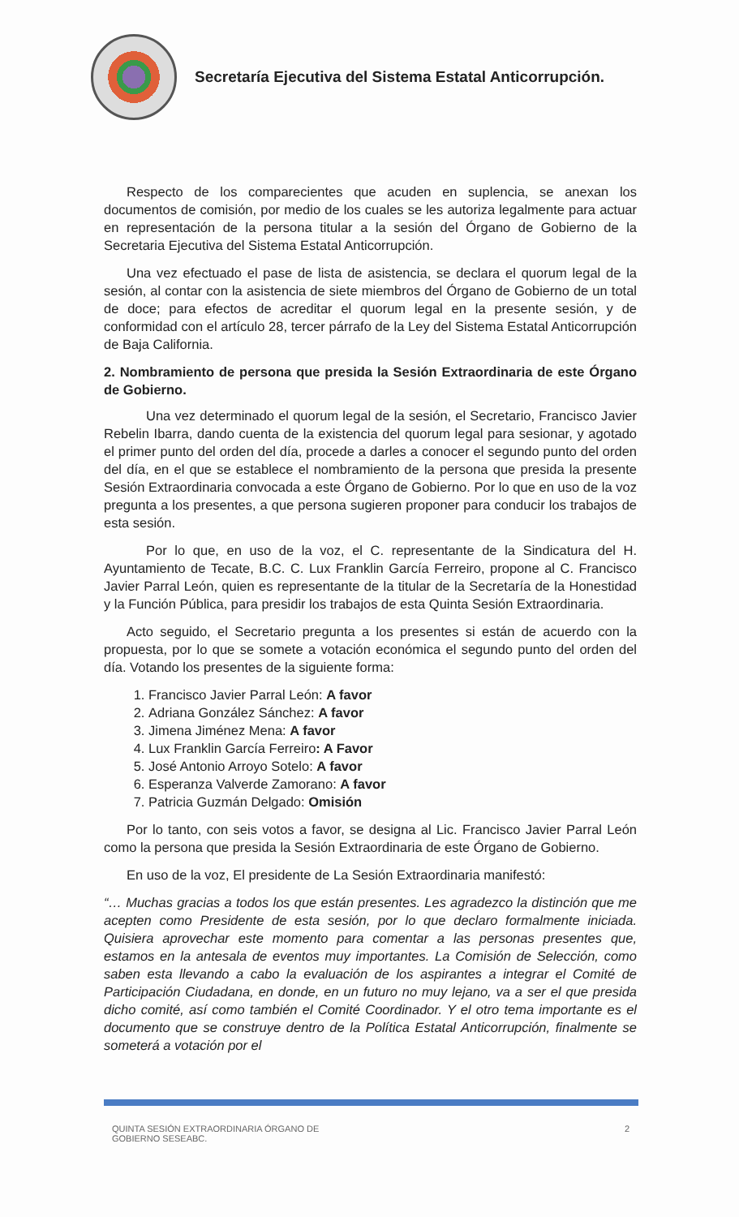Secretaría Ejecutiva del Sistema Estatal Anticorrupción.
Respecto de los comparecientes que acuden en suplencia, se anexan los documentos de comisión, por medio de los cuales se les autoriza legalmente para actuar en representación de la persona titular a la sesión del Órgano de Gobierno de la Secretaria Ejecutiva del Sistema Estatal Anticorrupción.
Una vez efectuado el pase de lista de asistencia, se declara el quorum legal de la sesión, al contar con la asistencia de siete miembros del Órgano de Gobierno de un total de doce; para efectos de acreditar el quorum legal en la presente sesión, y de conformidad con el artículo 28, tercer párrafo de la Ley del Sistema Estatal Anticorrupción de Baja California.
2. Nombramiento de persona que presida la Sesión Extraordinaria de este Órgano de Gobierno.
Una vez determinado el quorum legal de la sesión, el Secretario, Francisco Javier Rebelin Ibarra, dando cuenta de la existencia del quorum legal para sesionar, y agotado el primer punto del orden del día, procede a darles a conocer el segundo punto del orden del día, en el que se establece el nombramiento de la persona que presida la presente Sesión Extraordinaria convocada a este Órgano de Gobierno. Por lo que en uso de la voz pregunta a los presentes, a que persona sugieren proponer para conducir los trabajos de esta sesión.
Por lo que, en uso de la voz, el C. representante de la Sindicatura del H. Ayuntamiento de Tecate, B.C. C. Lux Franklin García Ferreiro, propone al C. Francisco Javier Parral León, quien es representante de la titular de la Secretaría de la Honestidad y la Función Pública, para presidir los trabajos de esta Quinta Sesión Extraordinaria.
Acto seguido, el Secretario pregunta a los presentes si están de acuerdo con la propuesta, por lo que se somete a votación económica el segundo punto del orden del día. Votando los presentes de la siguiente forma:
1. Francisco Javier Parral León: A favor
2. Adriana González Sánchez: A favor
3. Jimena Jiménez Mena: A favor
4. Lux Franklin García Ferreiro: A Favor
5. José Antonio Arroyo Sotelo: A favor
6. Esperanza Valverde Zamorano: A favor
7. Patricia Guzmán Delgado: Omisión
Por lo tanto, con seis votos a favor, se designa al Lic. Francisco Javier Parral León como la persona que presida la Sesión Extraordinaria de este Órgano de Gobierno.
En uso de la voz, El presidente de La Sesión Extraordinaria manifestó:
“… Muchas gracias a todos los que están presentes. Les agradezco la distinción que me acepten como Presidente de esta sesión, por lo que declaro formalmente iniciada. Quisiera aprovechar este momento para comentar a las personas presentes que, estamos en la antesala de eventos muy importantes. La Comisión de Selección, como saben esta llevando a cabo la evaluación de los aspirantes a integrar el Comité de Participación Ciudadana, en donde, en un futuro no muy lejano, va a ser el que presida dicho comité, así como también el Comité Coordinador. Y el otro tema importante es el documento que se construye dentro de la Política Estatal Anticorrupción, finalmente se someterá a votación por el
QUINTA SESIÓN EXTRAORDINARIA ÓRGANO DE
GOBIERNO SESEABC.
2